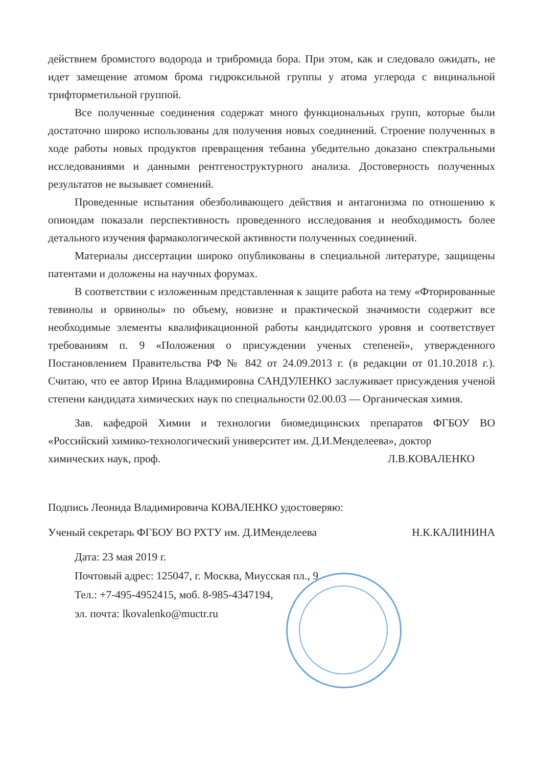действием бромистого водорода и трибромида бора. При этом, как и следовало ожидать, не идет замещение атомом брома гидроксильной группы у атома углерода с вицинальной трифторметильной группой.
Все полученные соединения содержат много функциональных групп, которые были достаточно широко использованы для получения новых соединений. Строение полученных в ходе работы новых продуктов превращения тебаина убедительно доказано спектральными исследованиями и данными рентгеноструктурного анализа. Достоверность полученных результатов не вызывает сомнений.
Проведенные испытания обезболивающего действия и антагонизма по отношению к опиоидам показали перспективность проведенного исследования и необходимость более детального изучения фармакологической активности полученных соединений.
Материалы диссертации широко опубликованы в специальной литературе, защищены патентами и доложены на научных форумах.
В соответствии с изложенным представленная к защите работа на тему «Фторированные тевинолы и орвинолы» по объему, новизне и практической значимости содержит все необходимые элементы квалификационной работы кандидатского уровня и соответствует требованиям п. 9 «Положения о присуждении ученых степеней», утвержденного Постановлением Правительства РФ № 842 от 24.09.2013 г. (в редакции от 01.10.2018 г.). Считаю, что ее автор Ирина Владимировна САНДУЛЕНКО заслуживает присуждения ученой степени кандидата химических наук по специальности 02.00.03 — Органическая химия.
Зав. кафедрой Химии и технологии биомедицинских препаратов ФГБОУ ВО «Российский химико-технологический университет им. Д.И.Менделеева», доктор
химических наук, проф. Л.В.КОВАЛЕНКО
Подпись Леонида Владимировича КОВАЛЕНКО удостоверяю:
Ученый секретарь ФГБОУ ВО РХТУ им. Д.ИМенделеева Н.К.КАЛИНИНА
Дата: 23 мая 2019 г.
Почтовый адрес: 125047, г. Москва, Миусская пл., 9
Тел.: +7-495-4952415, моб. 8-985-4347194,
эл. почта: lkovalenko@muctr.ru